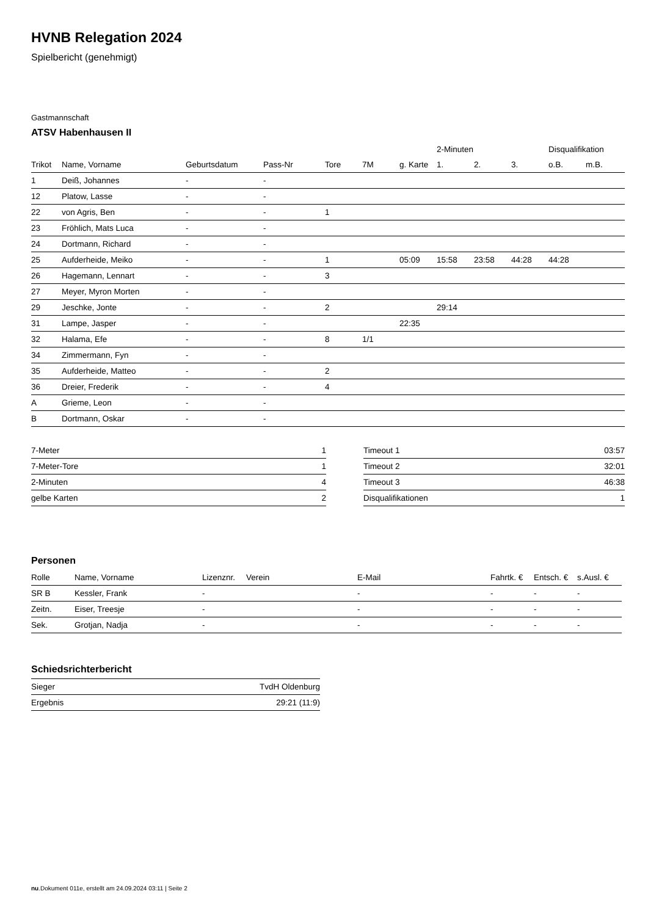HVNB Relegation 2024
Spielbericht (genehmigt)
Gastmannschaft
ATSV Habenhausen II
| | | | | | | | 2-Minuten | | | Disqualifikation | |
| --- | --- | --- | --- | --- | --- | --- | --- | --- | --- | --- | --- |
| Trikot | Name, Vorname | Geburtsdatum | Pass-Nr | Tore | 7M | g. Karte | 1. | 2. | 3. | o.B. | m.B. |
| 1 | Deiß, Johannes | - | - | | | | | | | | |
| 12 | Platow, Lasse | - | - | | | | | | | | |
| 22 | von Agris, Ben | - | - | 1 | | | | | | | |
| 23 | Fröhlich, Mats Luca | - | - | | | | | | | | |
| 24 | Dortmann, Richard | - | - | | | | | | | | |
| 25 | Aufderheide, Meiko | - | - | 1 | | 05:09 | 15:58 | 23:58 | 44:28 | 44:28 | |
| 26 | Hagemann, Lennart | - | - | 3 | | | | | | | |
| 27 | Meyer, Myron Morten | - | - | | | | | | | | |
| 29 | Jeschke, Jonte | - | - | 2 | | | 29:14 | | | | |
| 31 | Lampe, Jasper | - | - | | | 22:35 | | | | | |
| 32 | Halama, Efe | - | - | 8 | 1/1 | | | | | | |
| 34 | Zimmermann, Fyn | - | - | | | | | | | | |
| 35 | Aufderheide, Matteo | - | - | 2 | | | | | | | |
| 36 | Dreier, Frederik | - | - | 4 | | | | | | | |
| A | Grieme, Leon | - | - | | | | | | | | |
| B | Dortmann, Oskar | - | - | | | | | | | | |
| 7-Meter | 1 |
| 7-Meter-Tore | 1 |
| 2-Minuten | 4 |
| gelbe Karten | 2 |
| Timeout 1 | 03:57 |
| Timeout 2 | 32:01 |
| Timeout 3 | 46:38 |
| Disqualifikationen | 1 |
Personen
| Rolle | Name, Vorname | Lizenznr. | Verein | E-Mail | Fahrtk. € | Entsch. € | s.Ausl. € |
| --- | --- | --- | --- | --- | --- | --- | --- |
| SR B | Kessler, Frank | - | | - | - | - | - |
| Zeitn. | Eiser, Treesje | - | | - | - | - | - |
| Sek. | Grotjan, Nadja | - | | - | - | - | - |
Schiedsrichterbericht
| Sieger | TvdH Oldenburg |
| Ergebnis | 29:21 (11:9) |
nu.Dokument 011e, erstellt am 24.09.2024 03:11 | Seite 2